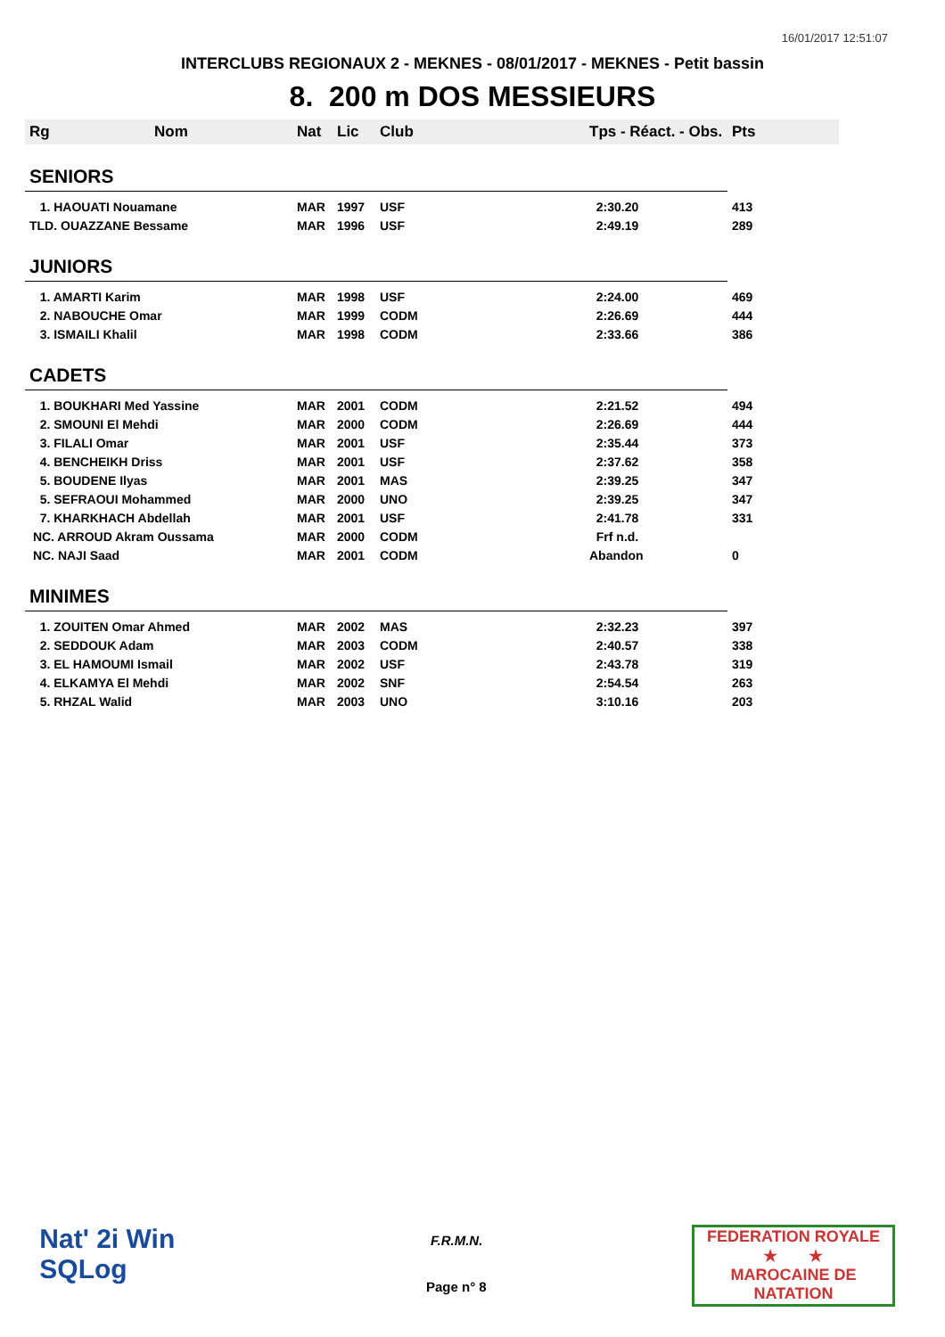16/01/2017 12:51:07
INTERCLUBS REGIONAUX 2 - MEKNES - 08/01/2017 - MEKNES - Petit bassin
8. 200 m DOS MESSIEURS
| Rg | Nom | Nat | Lic | Club | Tps - Réact. - Obs. | Pts |
| --- | --- | --- | --- | --- | --- | --- |
| SENIORS | | | | | | |
| 1. HAOUATI Nouamane | | MAR | 1997 | USF | 2:30.20 | 413 |
| TLD. OUAZZANE Bessame | | MAR | 1996 | USF | 2:49.19 | 289 |
| JUNIORS | | | | | | |
| 1. AMARTI Karim | | MAR | 1998 | USF | 2:24.00 | 469 |
| 2. NABOUCHE Omar | | MAR | 1999 | CODM | 2:26.69 | 444 |
| 3. ISMAILI Khalil | | MAR | 1998 | CODM | 2:33.66 | 386 |
| CADETS | | | | | | |
| 1. BOUKHARI Med Yassine | | MAR | 2001 | CODM | 2:21.52 | 494 |
| 2. SMOUNI El Mehdi | | MAR | 2000 | CODM | 2:26.69 | 444 |
| 3. FILALI Omar | | MAR | 2001 | USF | 2:35.44 | 373 |
| 4. BENCHEIKH Driss | | MAR | 2001 | USF | 2:37.62 | 358 |
| 5. BOUDENE Ilyas | | MAR | 2001 | MAS | 2:39.25 | 347 |
| 5. SEFRAOUI Mohammed | | MAR | 2000 | UNO | 2:39.25 | 347 |
| 7. KHARKHACH Abdellah | | MAR | 2001 | USF | 2:41.78 | 331 |
| NC. ARROUD Akram Oussama | | MAR | 2000 | CODM | Frf n.d. | |
| NC. NAJI Saad | | MAR | 2001 | CODM | Abandon | 0 |
| MINIMES | | | | | | |
| 1. ZOUITEN Omar Ahmed | | MAR | 2002 | MAS | 2:32.23 | 397 |
| 2. SEDDOUK Adam | | MAR | 2003 | CODM | 2:40.57 | 338 |
| 3. EL HAMOUMI Ismail | | MAR | 2002 | USF | 2:43.78 | 319 |
| 4. ELKAMYA El Mehdi | | MAR | 2002 | SNF | 2:54.54 | 263 |
| 5. RHZAL Walid | | MAR | 2003 | UNO | 3:10.16 | 203 |
Nat' 2i Win
SQLog
F.R.M.N.
Page n° 8
FEDERATION ROYALE
★ ★
MAROCAINE DE NATATION